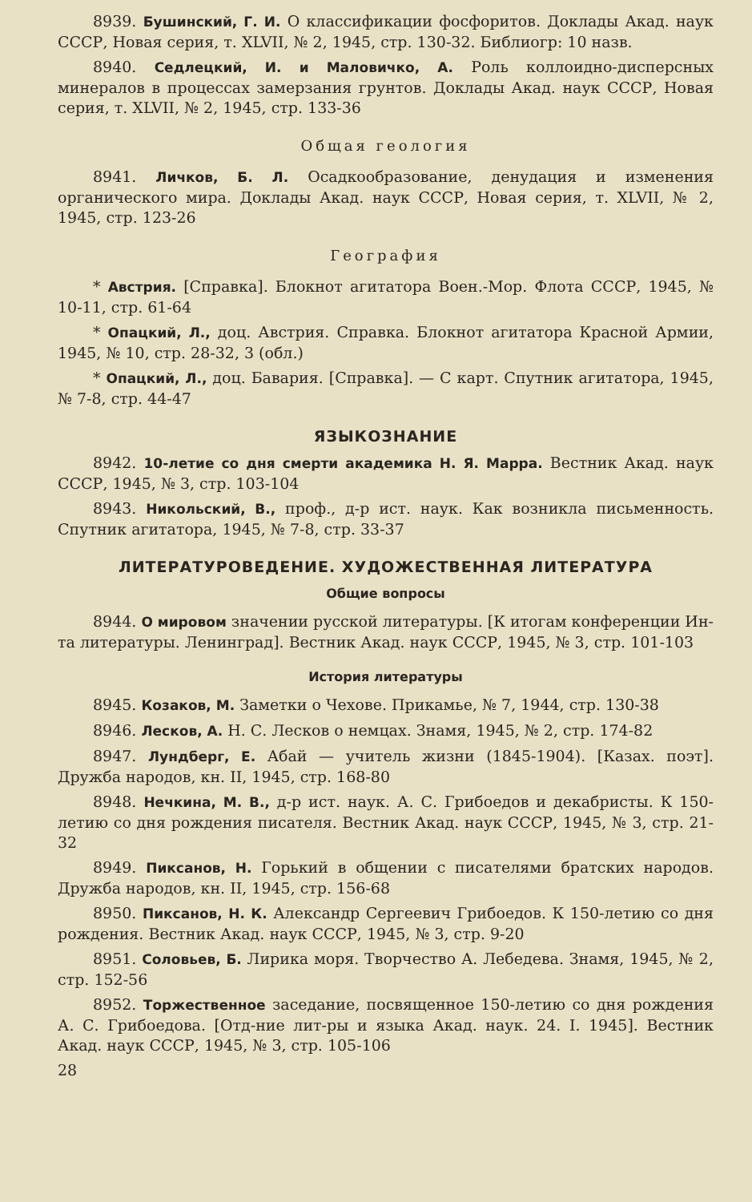8939. Бушинский, Г. И. О классификации фосфоритов. Доклады Акад. наук СССР, Новая серия, т. XLVII, № 2, 1945, стр. 130-32. Библиогр: 10 назв.
8940. Седлецкий, И. и Маловичко, А. Роль коллоидно-дисперсных минералов в процессах замерзания грунтов. Доклады Акад. наук СССР, Новая серия, т. XLVII, № 2, 1945, стр. 133-36
Общая геология
8941. Личков, Б. Л. Осадкообразование, денудация и изменения органического мира. Доклады Акад. наук СССР, Новая серия, т. XLVII, № 2, 1945, стр. 123-26
География
* Австрия. [Справка]. Блокнот агитатора Воен.-Мор. Флота СССР, 1945, № 10-11, стр. 61-64
* Опацкий, Л., доц. Австрия. Справка. Блокнот агитатора Красной Армии, 1945, № 10, стр. 28-32, 3 (обл.)
* Опацкий, Л., доц. Бавария. [Справка]. — С карт. Спутник агитатора, 1945, № 7-8, стр. 44-47
ЯЗЫКОЗНАНИЕ
8942. 10-летие со дня смерти академика Н. Я. Марра. Вестник Акад. наук СССР, 1945, № 3, стр. 103-104
8943. Никольский, В., проф., д-р ист. наук. Как возникла письменность. Спутник агитатора, 1945, № 7-8, стр. 33-37
ЛИТЕРАТУРОВЕДЕНИЕ. ХУДОЖЕСТВЕННАЯ ЛИТЕРАТУРА
Общие вопросы
8944. О мировом значении русской литературы. [К итогам конференции Ин-та литературы. Ленинград]. Вестник Акад. наук СССР, 1945, № 3, стр. 101-103
История литературы
8945. Козаков, М. Заметки о Чехове. Прикамье, № 7, 1944, стр. 130-38
8946. Лесков, А. Н. С. Лесков о немцах. Знамя, 1945, № 2, стр. 174-82
8947. Лундберг, Е. Абай — учитель жизни (1845-1904). [Казах. поэт]. Дружба народов, кн. II, 1945, стр. 168-80
8948. Нечкина, М. В., д-р ист. наук. А. С. Грибоедов и декабристы. К 150-летию со дня рождения писателя. Вестник Акад. наук СССР, 1945, № 3, стр. 21-32
8949. Пиксанов, Н. Горький в общении с писателями братских народов. Дружба народов, кн. II, 1945, стр. 156-68
8950. Пиксанов, Н. К. Александр Сергеевич Грибоедов. К 150-летию со дня рождения. Вестник Акад. наук СССР, 1945, № 3, стр. 9-20
8951. Соловьев, Б. Лирика моря. Творчество А. Лебедева. Знамя, 1945, № 2, стр. 152-56
8952. Торжественное заседание, посвященное 150-летию со дня рождения А. С. Грибоедова. [Отд-ние лит-ры и языка Акад. наук. 24. I. 1945]. Вестник Акад. наук СССР, 1945, № 3, стр. 105-106
28